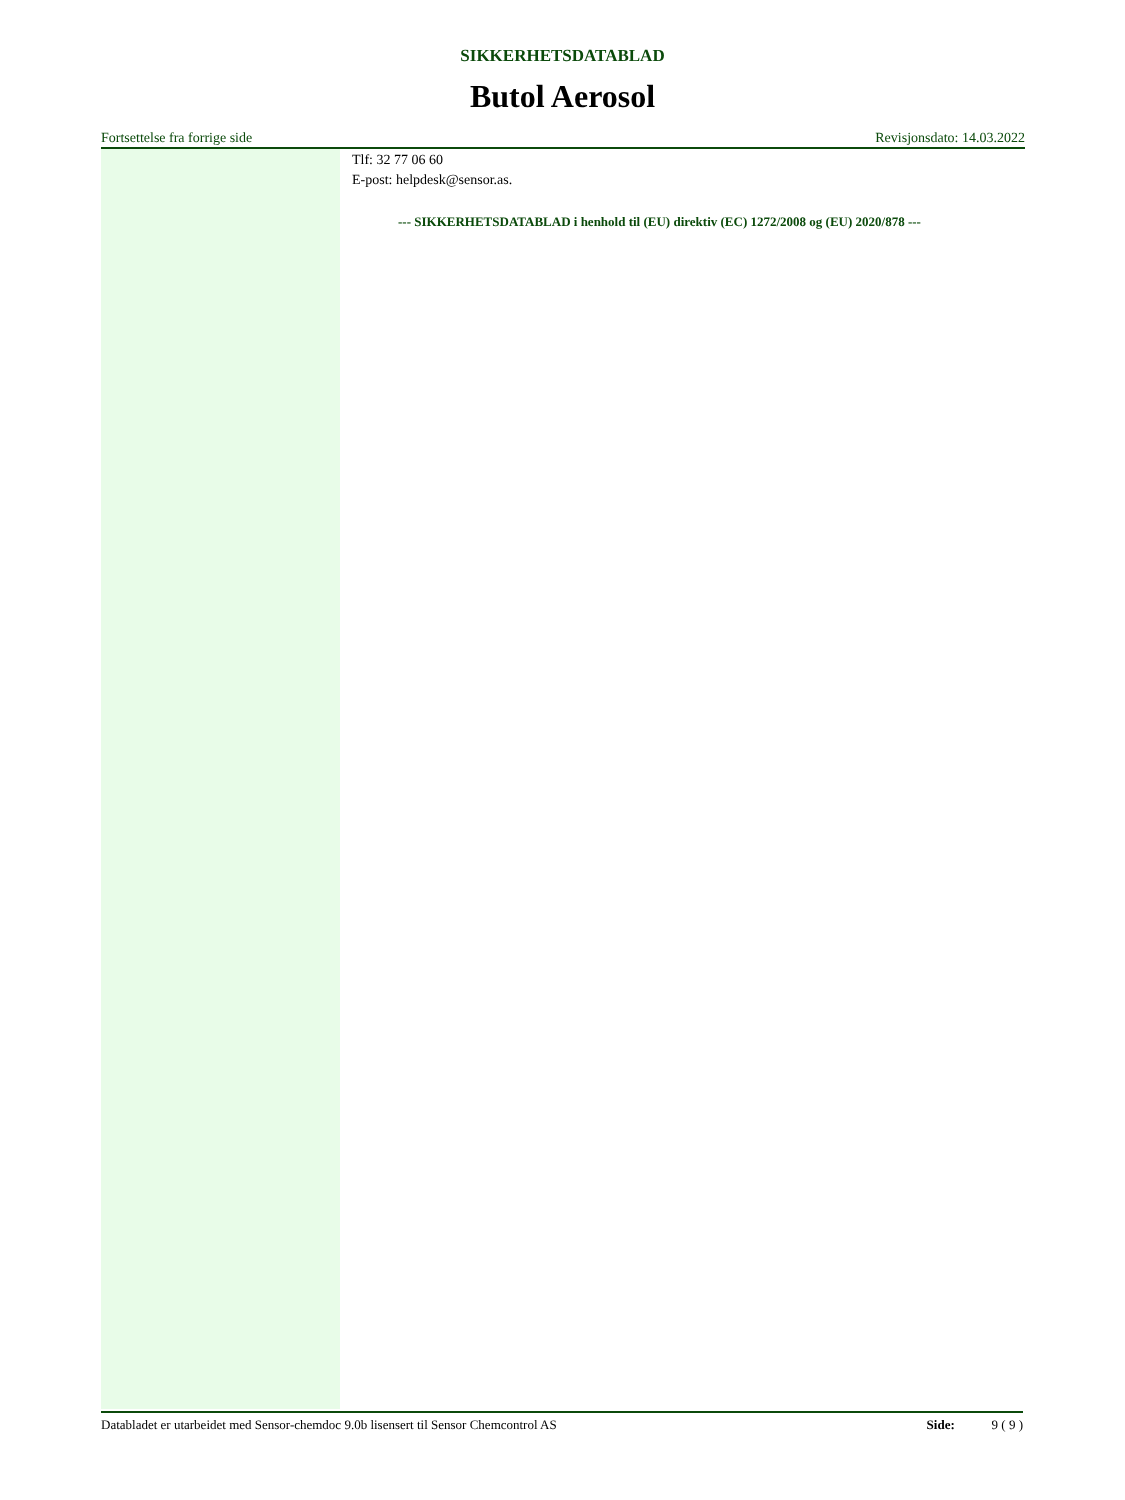SIKKERHETSDATABLAD
Butol Aerosol
Fortsettelse fra forrige side Revisjonsdato: 14.03.2022
Tlf: 32 77 06 60
E-post: helpdesk@sensor.as.
--- SIKKERHETSDATABLAD i henhold til (EU) direktiv (EC) 1272/2008 og (EU) 2020/878 ---
Databladet er utarbeidet med Sensor-chemdoc 9.0b lisensert til Sensor Chemcontrol AS Side: 9 ( 9 )